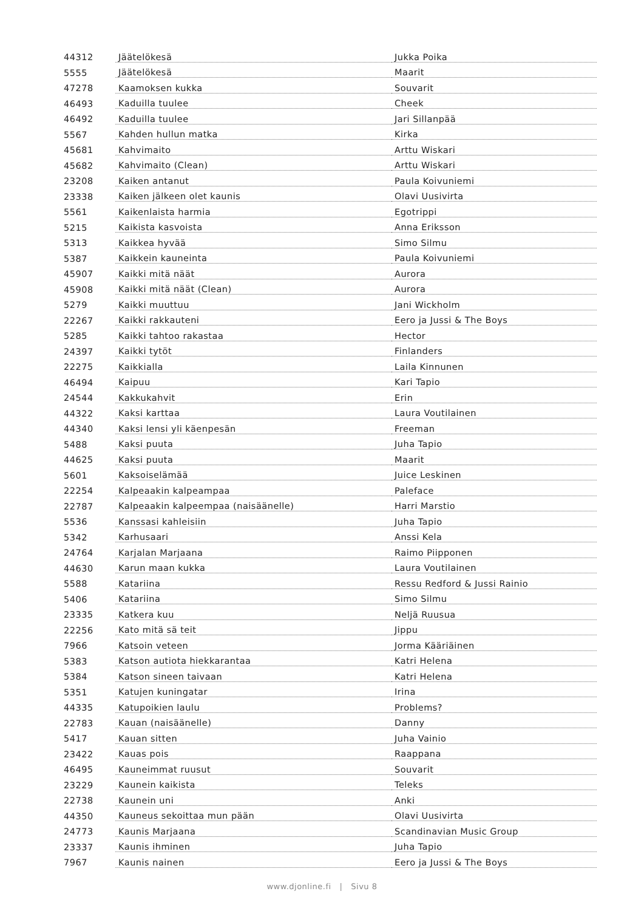| 44312 | Jäätelökesä | Jukka Poika |
| 5555 | Jäätelökesä | Maarit |
| 47278 | Kaamoksen kukka | Souvarit |
| 46493 | Kaduilla tuulee | Cheek |
| 46492 | Kaduilla tuulee | Jari Sillanpää |
| 5567 | Kahden hullun matka | Kirka |
| 45681 | Kahvimaito | Arttu Wiskari |
| 45682 | Kahvimaito (Clean) | Arttu Wiskari |
| 23208 | Kaiken antanut | Paula Koivuniemi |
| 23338 | Kaiken jälkeen olet kaunis | Olavi Uusivirta |
| 5561 | Kaikenlaista harmia | Egotrippi |
| 5215 | Kaikista kasvoista | Anna Eriksson |
| 5313 | Kaikkea hyvää | Simo Silmu |
| 5387 | Kaikkein kauneinta | Paula Koivuniemi |
| 45907 | Kaikki mitä näät | Aurora |
| 45908 | Kaikki mitä näät (Clean) | Aurora |
| 5279 | Kaikki muuttuu | Jani Wickholm |
| 22267 | Kaikki rakkauteni | Eero ja Jussi & The Boys |
| 5285 | Kaikki tahtoo rakastaa | Hector |
| 24397 | Kaikki tytöt | Finlanders |
| 22275 | Kaikkialla | Laila Kinnunen |
| 46494 | Kaipuu | Kari Tapio |
| 24544 | Kakkukahvit | Erin |
| 44322 | Kaksi karttaa | Laura Voutilainen |
| 44340 | Kaksi lensi yli käenpesän | Freeman |
| 5488 | Kaksi puuta | Juha Tapio |
| 44625 | Kaksi puuta | Maarit |
| 5601 | Kaksoiselämää | Juice Leskinen |
| 22254 | Kalpeaakin kalpeampaa | Paleface |
| 22787 | Kalpeaakin kalpeempaa (naisäänelle) | Harri Marstio |
| 5536 | Kanssasi kahleisiin | Juha Tapio |
| 5342 | Karhusaari | Anssi Kela |
| 24764 | Karjalan Marjaana | Raimo Piipponen |
| 44630 | Karun maan kukka | Laura Voutilainen |
| 5588 | Katariina | Ressu Redford & Jussi Rainio |
| 5406 | Katariina | Simo Silmu |
| 23335 | Katkera kuu | Neljä Ruusua |
| 22256 | Kato mitä sä teit | Jippu |
| 7966 | Katsoin veteen | Jorma Kääriäinen |
| 5383 | Katson autiota hiekkarantaa | Katri Helena |
| 5384 | Katson sineen taivaan | Katri Helena |
| 5351 | Katujen kuningatar | Irina |
| 44335 | Katupoikien laulu | Problems? |
| 22783 | Kauan (naisäänelle) | Danny |
| 5417 | Kauan sitten | Juha Vainio |
| 23422 | Kauas pois | Raappana |
| 46495 | Kauneimmat ruusut | Souvarit |
| 23229 | Kaunein kaikista | Teleks |
| 22738 | Kaunein uni | Anki |
| 44350 | Kauneus sekoittaa mun pään | Olavi Uusivirta |
| 24773 | Kaunis Marjaana | Scandinavian Music Group |
| 23337 | Kaunis ihminen | Juha Tapio |
| 7967 | Kaunis nainen | Eero ja Jussi & The Boys |
www.djonline.fi | Sivu 8